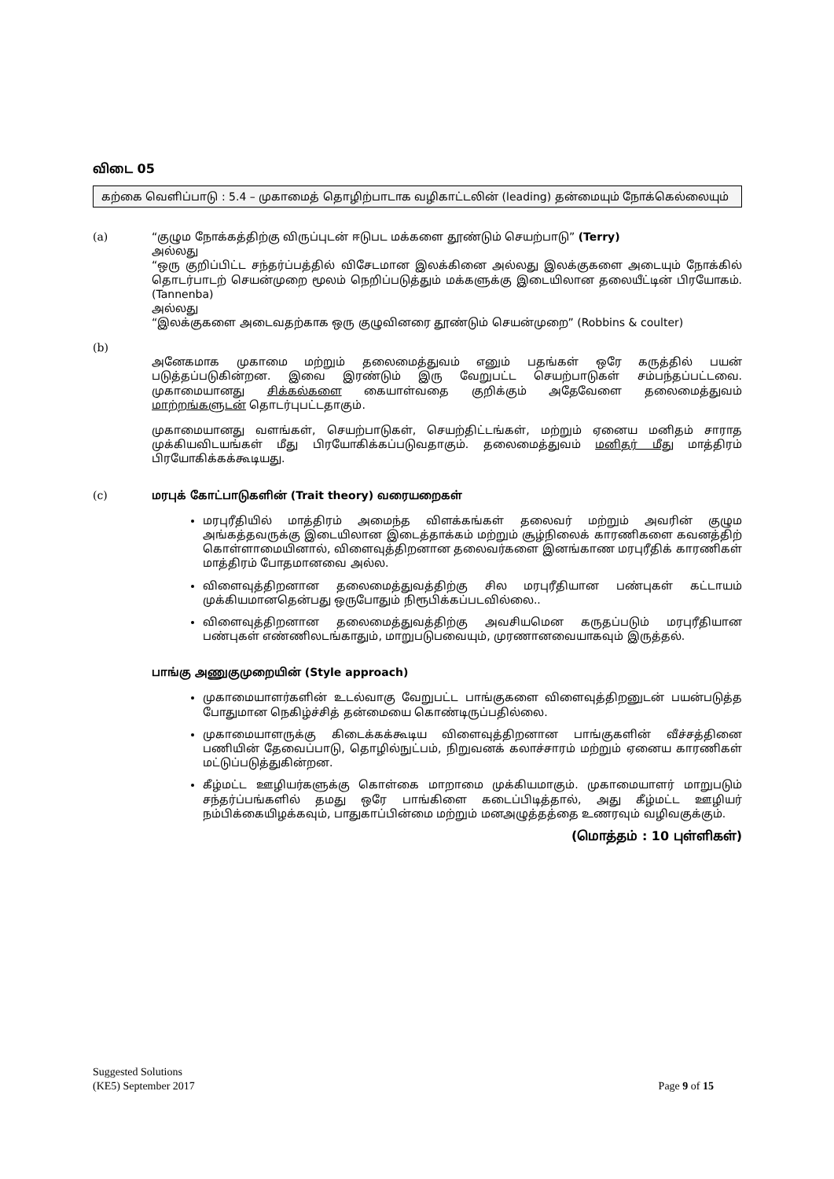விடை 05
கற்கை வெளிப்பாடு : 5.4 – முகாமைத் தொழிற்பாடாக வழிகாட்டலின் (leading) தன்மையும் நோக்கெல்லையும்
(a) “குழும நோக்கத்திற்கு விருப்புடன் ஈடுபட மக்களை தூண்டும் செயற்பாடு” (Terry)
அல்லது
“ஒரு குறிப்பிட்ட சந்தர்ப்பத்தில் விசேடமான இலக்கினை அல்லது இலக்குகளை அடையும் நோக்கில் தொடர்பாடற் செயன்முறை மூலம் நெறிப்படுத்தும் மக்களுக்கு இடையிலான தலையீட்டின் பிரயோகம். (Tannenba)
அல்லது
“இலக்குகளை அடைவதற்காக ஒரு குழுவினரை தூண்டும் செயன்முறை” (Robbins & coulter)
(b)
அனேகமாக முகாமை மற்றும் தலைமைத்துவம் எனும் பதங்கள் ஒரே கருத்தில் பயன் படுத்தப்படுகின்றன. இவை இரண்டும் இரு வேறுபட்ட செயற்பாடுகள் சம்பந்தப்பட்டவை. முகாமையானது சிக்கல்களை கையாள்வதை குறிக்கும் அதேவேளை தலைமைத்துவம் மாற்றங்களுடன் தொடர்புபட்டதாகும்.
முகாமையானது வளங்கள், செயற்பாடுகள், செயற்திட்டங்கள், மற்றும் ஏனைய மனிதம் சாராத முக்கியவிடயங்கள் மீது பிரயோகிக்கப்படுவதாகும். தலைமைத்துவம் மனிதர் மீது மாத்திரம் பிரயோகிக்கக்கூடியது.
(c) மரபுக் கோட்பாடுகளின் (Trait theory) வரையறைகள்
மரபுரீதியில் மாத்திரம் அமைந்த விளக்கங்கள் தலைவர் மற்றும் அவரின் குழும அங்கத்தவருக்கு இடையிலான இடைத்தாக்கம் மற்றும் சூழ்நிலைக் காரணிகளை கவனத்திற் கொள்ளாமையினால், விளைவுத்திறனான தலைவர்களை இனங்காண மரபுரீதிக் காரணிகள் மாத்திரம் போதமானவை அல்ல.
விளைவுத்திறனான தலைமைத்துவத்திற்கு சில மரபுரீதியான பண்புகள் கட்டாயம் முக்கியமானதென்பது ஒருபோதும் நிரூபிக்கப்படவில்லை..
விளைவுத்திறனான தலைமைத்துவத்திற்கு அவசியமென கருதப்படும் மரபுரீதியான பண்புகள் எண்ணிலடங்காதும், மாறுபடுபவையும், முரணானவையாகவும் இருத்தல்.
பாங்கு அணுகுமுறையின் (Style approach)
முகாமையாளர்களின் உடல்வாகு வேறுபட்ட பாங்குகளை விளைவுத்திறனுடன் பயன்படுத்த போதுமான நெகிழ்ச்சித் தன்மையை கொண்டிருப்பதில்லை.
முகாமையாளருக்கு கிடைக்கக்கூடிய விளைவுத்திறனான பாங்குகளின் வீச்சத்தினை பணியின் தேவைப்பாடு, தொழில்நுட்பம், நிறுவனக் கலாச்சாரம் மற்றும் ஏனைய காரணிகள் மட்டுப்படுத்துகின்றன.
கீழ்மட்ட ஊழியர்களுக்கு கொள்கை மாறாமை முக்கியமாகும். முகாமையாளர் மாறுபடும் சந்தர்ப்பங்களில் தமது ஒரே பாங்கிளை கடைப்பிடித்தால், அது கீழ்மட்ட ஊழியர் நம்பிக்கையிழக்கவும், பாதுகாப்பின்மை மற்றும் மனஅழுத்தத்தை உணரவும் வழிவகுக்கும்.
(மொத்தம் : 10 புள்ளிகள்)
Suggested Solutions
(KE5) September 2017
Page 9 of 15